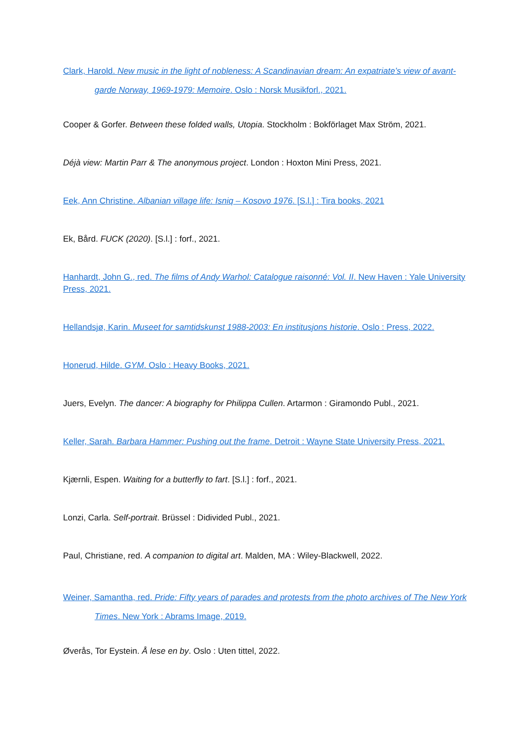Clark, Harold. New music in the light of nobleness: A Scandinavian dream: An expatriate’s view of avant-garde Norway, 1969-1979: Memoire. Oslo : Norsk Musikforl., 2021.
Cooper & Gorfer. Between these folded walls, Utopia. Stockholm : Bokförlaget Max Ström, 2021.
Déjà view: Martin Parr & The anonymous project. London : Hoxton Mini Press, 2021.
Eek, Ann Christine. Albanian village life: Isniq – Kosovo 1976. [S.l.] : Tira books, 2021
Ek, Bård. FUCK (2020). [S.l.] : forf., 2021.
Hanhardt, John G., red. The films of Andy Warhol: Catalogue raisonné: Vol. II. New Haven : Yale University Press, 2021.
Hellandsjø, Karin. Museet for samtidskunst 1988-2003: En institusjons historie. Oslo : Press, 2022.
Honerud, Hilde. GYM. Oslo : Heavy Books, 2021.
Juers, Evelyn. The dancer: A biography for Philippa Cullen. Artarmon : Giramondo Publ., 2021.
Keller, Sarah. Barbara Hammer: Pushing out the frame. Detroit : Wayne State University Press, 2021.
Kjærnli, Espen. Waiting for a butterfly to fart. [S.l.] : forf., 2021.
Lonzi, Carla. Self-portrait. Brüssel : Didivided Publ., 2021.
Paul, Christiane, red. A companion to digital art. Malden, MA : Wiley-Blackwell, 2022.
Weiner, Samantha, red. Pride: Fifty years of parades and protests from the photo archives of The New York Times. New York : Abrams Image, 2019.
Øverås, Tor Eystein. Å lese en by. Oslo : Uten tittel, 2022.